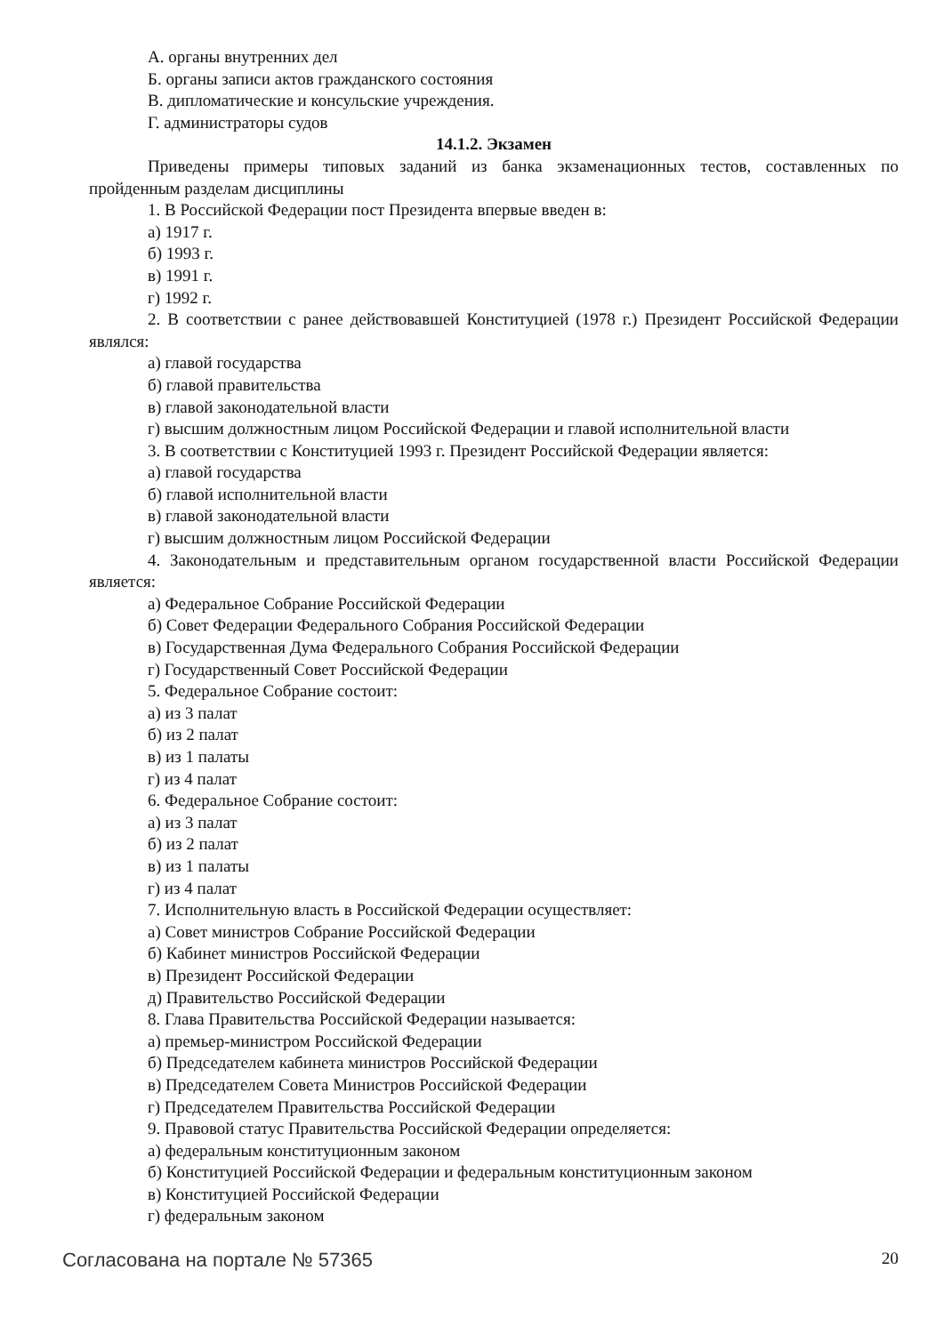А. органы внутренних дел
Б. органы записи актов гражданского состояния
В. дипломатические и консульские учреждения.
Г. администраторы судов
14.1.2. Экзамен
Приведены примеры типовых заданий из банка экзаменационных тестов, составленных по пройденным разделам дисциплины
1. В Российской Федерации пост Президента впервые введен в:
а) 1917 г.
б) 1993 г.
в) 1991 г.
г) 1992 г.
2. В соответствии с ранее действовавшей Конституцией (1978 г.) Президент Российской Федерации являлся:
а) главой государства
б) главой правительства
в) главой законодательной власти
г) высшим должностным лицом Российской Федерации и главой исполнительной власти
3. В соответствии с Конституцией 1993 г. Президент Российской Федерации является:
а) главой государства
б) главой исполнительной власти
в) главой законодательной власти
г) высшим должностным лицом Российской Федерации
4. Законодательным и представительным органом государственной власти Российской Федерации является:
а) Федеральное Собрание Российской Федерации
б) Совет Федерации Федерального Собрания Российской Федерации
в) Государственная Дума Федерального Собрания Российской Федерации
г) Государственный Совет Российской Федерации
5. Федеральное Собрание состоит:
а) из 3 палат
б) из 2 палат
в) из 1 палаты
г) из 4 палат
6. Федеральное Собрание состоит:
а) из 3 палат
б) из 2 палат
в) из 1 палаты
г) из 4 палат
7. Исполнительную власть в Российской Федерации осуществляет:
а) Совет министров Собрание Российской Федерации
б) Кабинет министров Российской Федерации
в) Президент Российской Федерации
д) Правительство Российской Федерации
8. Глава Правительства Российской Федерации называется:
а) премьер-министром Российской Федерации
б) Председателем кабинета министров Российской Федерации
в) Председателем Совета Министров Российской Федерации
г) Председателем Правительства Российской Федерации
9. Правовой статус Правительства Российской Федерации определяется:
а) федеральным конституционным законом
б) Конституцией Российской Федерации и федеральным конституционным законом
в) Конституцией Российской Федерации
г) федеральным законом
Согласована на портале № 57365 20